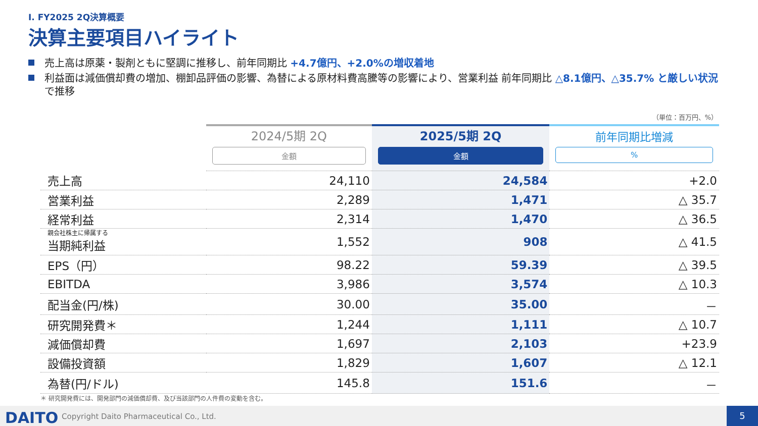Ⅰ. FY2025 2Q決算概要
決算主要項目ハイライト
売上高は原薬・製剤ともに堅調に推移し、前年同期比 +4.7億円、+2.0%の増収着地
利益面は減価償却費の増加、棚卸品評価の影響、為替による原材料費高騰等の影響により、営業利益 前年同期比 △8.1億円、△35.7% と厳しい状況で推移
（単位：百万円、%）
| | 2024/5期 2Q 金額 | 2025/5期 2Q 金額 | 前年同期比増減 % |
| --- | --- | --- | --- |
| 売上高 | 24,110 | 24,584 | +2.0 |
| 営業利益 | 2,289 | 1,471 | △ 35.7 |
| 経常利益 | 2,314 | 1,470 | △ 36.5 |
| 親会社株主に帰属する 当期純利益 | 1,552 | 908 | △ 41.5 |
| EPS（円） | 98.22 | 59.39 | △ 39.5 |
| EBITDA | 3,986 | 3,574 | △ 10.3 |
| 配当金(円/株) | 30.00 | 35.00 | － |
| 研究開発費＊ | 1,244 | 1,111 | △ 10.7 |
| 減価償却費 | 1,697 | 2,103 | +23.9 |
| 設備投資額 | 1,829 | 1,607 | △ 12.1 |
| 為替(円/ドル) | 145.8 | 151.6 | － |
＊ 研究開発費には、開発部門の減価償却費、及び当該部門の人件費の変動を含む。
DAITO
Copyright Daito Pharmaceutical Co., Ltd.
5